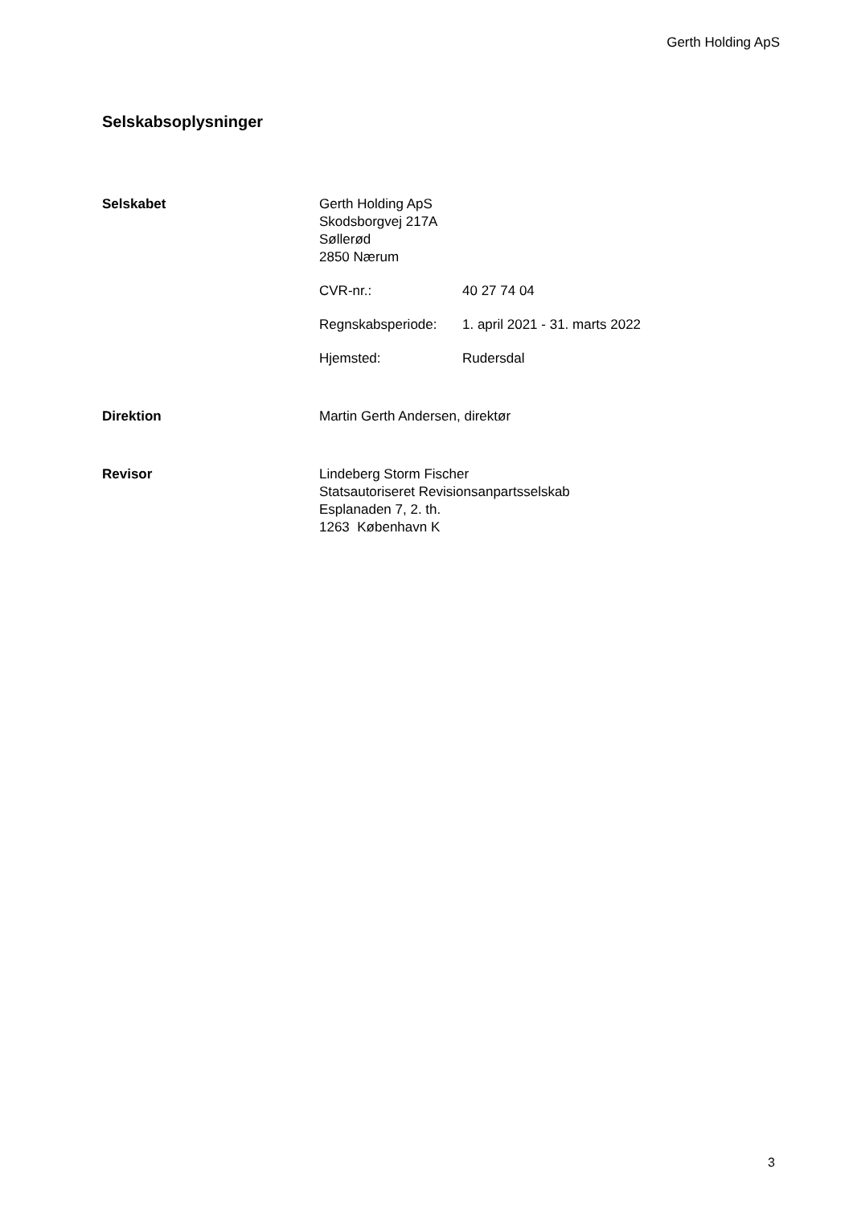Gerth Holding ApS
Selskabsoplysninger
Selskabet Gerth Holding ApS
Skodsborgvej 217A
Søllerød
2850 Nærum
CVR-nr.: 40 27 74 04
Regnskabsperiode: 1. april 2021 - 31. marts 2022
Hjemsted: Rudersdal
Direktion Martin Gerth Andersen, direktør
Revisor Lindeberg Storm Fischer
Statsautoriseret Revisionsanpartsselskab
Esplanaden 7, 2. th.
1263 København K
3